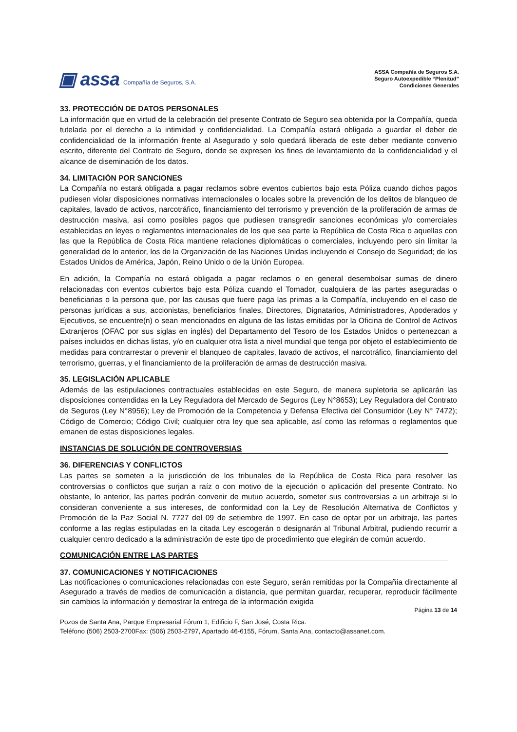▣ assa Compañía de Seguros, S.A.
ASSA Compañía de Seguros S.A.
Seguro Autoexpedible “Plenitud”
Condiciones Generales
33. PROTECCIÓN DE DATOS PERSONALES
La información que en virtud de la celebración del presente Contrato de Seguro sea obtenida por la Compañía, queda tutelada por el derecho a la intimidad y confidencialidad. La Compañía estará obligada a guardar el deber de confidencialidad de la información frente al Asegurado y solo quedará liberada de este deber mediante convenio escrito, diferente del Contrato de Seguro, donde se expresen los fines de levantamiento de la confidencialidad y el alcance de diseminación de los datos.
34. LIMITACIÓN POR SANCIONES
La Compañía no estará obligada a pagar reclamos sobre eventos cubiertos bajo esta Póliza cuando dichos pagos pudiesen violar disposiciones normativas internacionales o locales sobre la prevención de los delitos de blanqueo de capitales, lavado de activos, narcotráfico, financiamiento del terrorismo y prevención de la proliferación de armas de destrucción masiva, así como posibles pagos que pudiesen transgredir sanciones económicas y/o comerciales establecidas en leyes o reglamentos internacionales de los que sea parte la República de Costa Rica o aquellas con las que la República de Costa Rica mantiene relaciones diplomáticas o comerciales, incluyendo pero sin limitar la generalidad de lo anterior, los de la Organización de las Naciones Unidas incluyendo el Consejo de Seguridad; de los Estados Unidos de América, Japón, Reino Unido o de la Unión Europea.
En adición, la Compañía no estará obligada a pagar reclamos o en general desembolsar sumas de dinero relacionadas con eventos cubiertos bajo esta Póliza cuando el Tomador, cualquiera de las partes aseguradas o beneficiarias o la persona que, por las causas que fuere paga las primas a la Compañía, incluyendo en el caso de personas jurídicas a sus, accionistas, beneficiarios finales, Directores, Dignatarios, Administradores, Apoderados y Ejecutivos, se encuentre(n) o sean mencionados en alguna de las listas emitidas por la Oficina de Control de Activos Extranjeros (OFAC por sus siglas en inglés) del Departamento del Tesoro de los Estados Unidos o pertenezcan a países incluidos en dichas listas, y/o en cualquier otra lista a nivel mundial que tenga por objeto el establecimiento de medidas para contrarrestar o prevenir el blanqueo de capitales, lavado de activos, el narcotráfico, financiamiento del terrorismo, guerras, y el financiamiento de la proliferación de armas de destrucción masiva.
35. LEGISLACIÓN APLICABLE
Además de las estipulaciones contractuales establecidas en este Seguro, de manera supletoria se aplicarán las disposiciones contendidas en la Ley Reguladora del Mercado de Seguros (Ley N°8653); Ley Reguladora del Contrato de Seguros (Ley N°8956); Ley de Promoción de la Competencia y Defensa Efectiva del Consumidor (Ley N° 7472); Código de Comercio; Código Civil; cualquier otra ley que sea aplicable, así como las reformas o reglamentos que emanen de estas disposiciones legales.
INSTANCIAS DE SOLUCIÓN DE CONTROVERSIAS
36. DIFERENCIAS Y CONFLICTOS
Las partes se someten a la jurisdicción de los tribunales de la República de Costa Rica para resolver las controversias o conflictos que surjan a raíz o con motivo de la ejecución o aplicación del presente Contrato. No obstante, lo anterior, las partes podrán convenir de mutuo acuerdo, someter sus controversias a un arbitraje si lo consideran conveniente a sus intereses, de conformidad con la Ley de Resolución Alternativa de Conflictos y Promoción de la Paz Social N. 7727 del 09 de setiembre de 1997. En caso de optar por un arbitraje, las partes conforme a las reglas estipuladas en la citada Ley escogerán o designarán al Tribunal Arbitral, pudiendo recurrir a cualquier centro dedicado a la administración de este tipo de procedimiento que elegirán de común acuerdo.
COMUNICACIÓN ENTRE LAS PARTES
37. COMUNICACIONES Y NOTIFICACIONES
Las notificaciones o comunicaciones relacionadas con este Seguro, serán remitidas por la Compañía directamente al Asegurado a través de medios de comunicación a distancia, que permitan guardar, recuperar, reproducir fácilmente sin cambios la información y demostrar la entrega de la información exigida
Página 13 de 14
Pozos de Santa Ana, Parque Empresarial Fórum 1, Edificio F, San José, Costa Rica.
Teléfono (506) 2503-2700Fax: (506) 2503-2797, Apartado 46-6155, Fórum, Santa Ana, contacto@assanet.com.